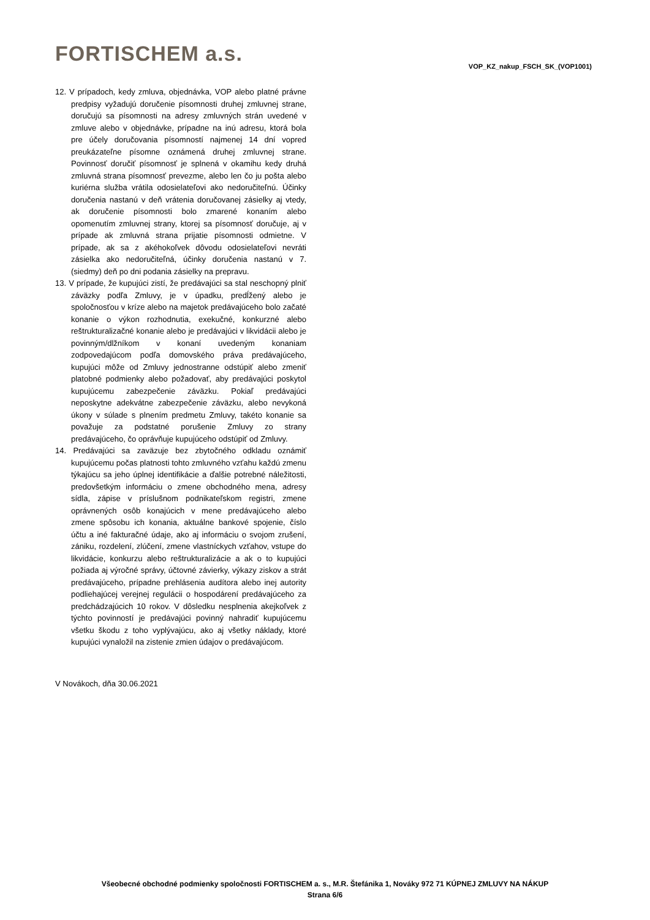FORTISCHEM a.s. VOP_KZ_nakup_FSCH_SK_(VOP1001)
12. V prípadoch, kedy zmluva, objednávka, VOP alebo platné právne predpisy vyžadujú doručenie písomnosti druhej zmluvnej strane, doručujú sa písomnosti na adresy zmluvných strán uvedené v zmluve alebo v objednávke, prípadne na inú adresu, ktorá bola pre účely doručovania písomností najmenej 14 dní vopred preukázateľne písomne oznámená druhej zmluvnej strane. Povinnosť doručiť písomnosť je splnená v okamihu kedy druhá zmluvná strana písomnosť prevezme, alebo len čo ju pošta alebo kuriérna služba vrátila odosielateľovi ako nedoručiteľnú. Účinky doručenia nastanú v deň vrátenia doručovanej zásielky aj vtedy, ak doručenie písomnosti bolo zmarené konaním alebo opomenutím zmluvnej strany, ktorej sa písomnosť doručuje, aj v prípade ak zmluvná strana prijatie písomnosti odmietne. V prípade, ak sa z akéhokoľvek dôvodu odosielateľovi nevráti zásielka ako nedoručiteľná, účinky doručenia nastanú v 7. (siedmy) deň po dni podania zásielky na prepravu.
13. V prípade, že kupujúci zistí, že predávajúci sa stal neschopný plniť záväzky podľa Zmluvy, je v úpadku, predĺžený alebo je spoločnosťou v kríze alebo na majetok predávajúceho bolo začaté konanie o výkon rozhodnutia, exekučné, konkurzné alebo reštrukturalizačné konanie alebo je predávajúci v likvidácii alebo je povinným/dlžníkom v konaní uvedeným konaniam zodpovedajúcom podľa domovského práva predávajúceho, kupujúci môže od Zmluvy jednostranne odstúpiť alebo zmeniť platobné podmienky alebo požadovať, aby predávajúci poskytol kupujúcemu zabezpečenie záväzku. Pokiaľ predávajúci neposkytne adekvátne zabezpečenie záväzku, alebo nevykoná úkony v súlade s plnením predmetu Zmluvy, takéto konanie sa považuje za podstatné porušenie Zmluvy zo strany predávajúceho, čo oprávňuje kupujúceho odstúpiť od Zmluvy.
14. Predávajúci sa zaväzuje bez zbytočného odkladu oznámiť kupujúcemu počas platnosti tohto zmluvného vzťahu každú zmenu týkajúcu sa jeho úplnej identifikácie a ďalšie potrebné náležitosti, predovšetkým informáciu o zmene obchodného mena, adresy sídla, zápise v príslušnom podnikateľskom registri, zmene oprávnených osôb konajúcich v mene predávajúceho alebo zmene spôsobu ich konania, aktuálne bankové spojenie, číslo účtu a iné fakturačné údaje, ako aj informáciu o svojom zrušení, zániku, rozdelení, zlúčení, zmene vlastníckych vzťahov, vstupe do likvidácie, konkurzu alebo reštrukturalizácie a ak o to kupujúci požiada aj výročné správy, účtovné závierky, výkazy ziskov a strát predávajúceho, prípadne prehlásenia audítora alebo inej autority podliehajúcej verejnej regulácii o hospodárení predávajúceho za predchádzajúcich 10 rokov. V dôsledku nesplnenia akejkoľvek z týchto povinností je predávajúci povinný nahradiť kupujúcemu všetku škodu z toho vyplývajúcu, ako aj všetky náklady, ktoré kupujúci vynaložil na zistenie zmien údajov o predávajúcom.
V Novákoch, dňa 30.06.2021
Všeobecné obchodné podmienky spoločnosti FORTISCHEM a. s., M.R. Štefánika 1, Nováky 972 71 KÚPNEJ ZMLUVY NA NÁKUP
Strana 6/6